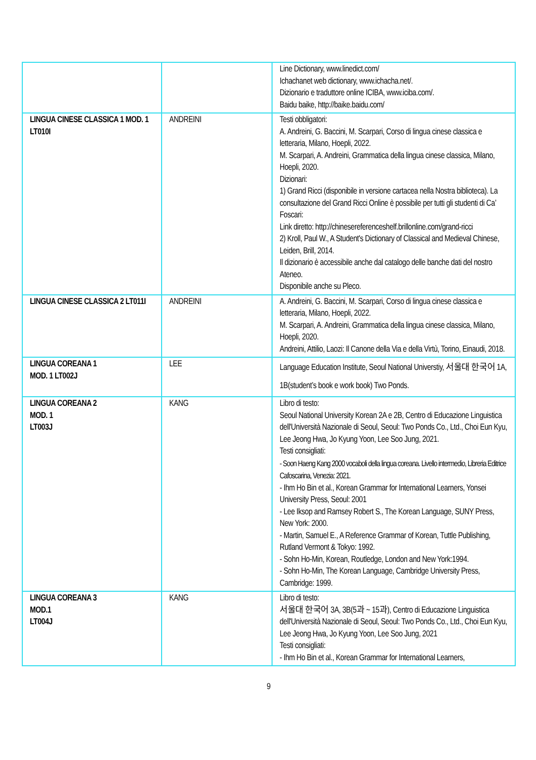| | | Line Dictionary, www.linedict.com/ Ichachanet web dictionary, www.ichacha.net/. Dizionario e traduttore online ICIBA, www.iciba.com/. Baidu baike, http://baike.baidu.com/ |
| LINGUA CINESE CLASSICA 1 MOD. 1 LT010I | ANDREINI | Testi obbligatori: A. Andreini, G. Baccini, M. Scarpari, Corso di lingua cinese classica e letteraria, Milano, Hoepli, 2022. M. Scarpari, A. Andreini, Grammatica della lingua cinese classica, Milano, Hoepli, 2020. Dizionari: 1) Grand Ricci (disponibile in versione cartacea nella Nostra biblioteca). La consultazione del Grand Ricci Online è possibile per tutti gli studenti di Ca’ Foscari: Link diretto: http://chinesereferenceshelf.brillonline.com/grand-ricci 2) Kroll, Paul W., A Student's Dictionary of Classical and Medieval Chinese, Leiden, Brill, 2014. Il dizionario è accessibile anche dal catalogo delle banche dati del nostro Ateneo. Disponibile anche su Pleco. |
| LINGUA CINESE CLASSICA 2 LT011I | ANDREINI | A. Andreini, G. Baccini, M. Scarpari, Corso di lingua cinese classica e letteraria, Milano, Hoepli, 2022. M. Scarpari, A. Andreini, Grammatica della lingua cinese classica, Milano, Hoepli, 2020. Andreini, Attilio, Laozi: Il Canone della Via e della Virtù, Torino, Einaudi, 2018. |
| LINGUA COREANA 1 MOD. 1 LT002J | LEE | Language Education Institute, Seoul National Universtiy, 서울대 한국어 1A, 1B(student’s book e work book) Two Ponds. |
| LINGUA COREANA 2 MOD. 1 LT003J | KANG | Libro di testo: Seoul National University Korean 2A e 2B, Centro di Educazione Linguistica dell'Università Nazionale di Seoul, Seoul: Two Ponds Co., Ltd., Choi Eun Kyu, Lee Jeong Hwa, Jo Kyung Yoon, Lee Soo Jung, 2021. Testi consigliati: - Soon Haeng Kang 2000 vocaboli della lingua coreana. Livello intermedio, Libreria Editrice Cafoscarina, Venezia: 2021. - Ihm Ho Bin et al., Korean Grammar for International Learners, Yonsei University Press, Seoul: 2001 - Lee Iksop and Ramsey Robert S., The Korean Language, SUNY Press, New York: 2000. - Martin, Samuel E., A Reference Grammar of Korean, Tuttle Publishing, Rutland Vermont & Tokyo: 1992. - Sohn Ho-Min, Korean, Routledge, London and New York:1994. - Sohn Ho-Min, The Korean Language, Cambridge University Press, Cambridge: 1999. |
| LINGUA COREANA 3 MOD.1 LT004J | KANG | Libro di testo: 서울대 한국어 3A, 3B(5과 ~ 15과), Centro di Educazione Linguistica dell'Università Nazionale di Seoul, Seoul: Two Ponds Co., Ltd., Choi Eun Kyu, Lee Jeong Hwa, Jo Kyung Yoon, Lee Soo Jung, 2021 Testi consigliati: - Ihm Ho Bin et al., Korean Grammar for International Learners, |
9